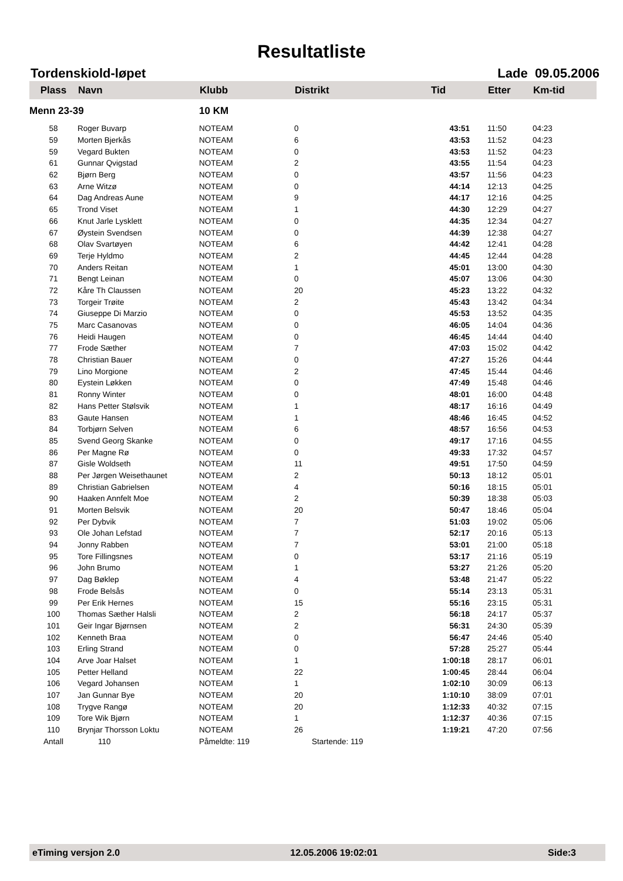Resultatliste
Tordenskiold-løpet Lade 09.05.2006
| Plass | Navn | Klubb | Distrikt | Tid | Etter | Km-tid |
| --- | --- | --- | --- | --- | --- | --- |
| Menn 23-39 | | 10 KM | | | | |
| 58 | Roger Buvarp | NOTEAM | 0 | 43:51 | 11:50 | 04:23 |
| 59 | Morten Bjerkås | NOTEAM | 6 | 43:53 | 11:52 | 04:23 |
| 59 | Vegard Bukten | NOTEAM | 0 | 43:53 | 11:52 | 04:23 |
| 61 | Gunnar Qvigstad | NOTEAM | 2 | 43:55 | 11:54 | 04:23 |
| 62 | Bjørn Berg | NOTEAM | 0 | 43:57 | 11:56 | 04:23 |
| 63 | Arne Witzø | NOTEAM | 0 | 44:14 | 12:13 | 04:25 |
| 64 | Dag Andreas Aune | NOTEAM | 9 | 44:17 | 12:16 | 04:25 |
| 65 | Trond Viset | NOTEAM | 1 | 44:30 | 12:29 | 04:27 |
| 66 | Knut Jarle Lysklett | NOTEAM | 0 | 44:35 | 12:34 | 04:27 |
| 67 | Øystein Svendsen | NOTEAM | 0 | 44:39 | 12:38 | 04:27 |
| 68 | Olav Svartøyen | NOTEAM | 6 | 44:42 | 12:41 | 04:28 |
| 69 | Terje Hyldmo | NOTEAM | 2 | 44:45 | 12:44 | 04:28 |
| 70 | Anders Reitan | NOTEAM | 1 | 45:01 | 13:00 | 04:30 |
| 71 | Bengt Leinan | NOTEAM | 0 | 45:07 | 13:06 | 04:30 |
| 72 | Kåre Th Claussen | NOTEAM | 20 | 45:23 | 13:22 | 04:32 |
| 73 | Torgeir Trøite | NOTEAM | 2 | 45:43 | 13:42 | 04:34 |
| 74 | Giuseppe Di Marzio | NOTEAM | 0 | 45:53 | 13:52 | 04:35 |
| 75 | Marc Casanovas | NOTEAM | 0 | 46:05 | 14:04 | 04:36 |
| 76 | Heidi Haugen | NOTEAM | 0 | 46:45 | 14:44 | 04:40 |
| 77 | Frode Sæther | NOTEAM | 7 | 47:03 | 15:02 | 04:42 |
| 78 | Christian Bauer | NOTEAM | 0 | 47:27 | 15:26 | 04:44 |
| 79 | Lino Morgione | NOTEAM | 2 | 47:45 | 15:44 | 04:46 |
| 80 | Eystein Løkken | NOTEAM | 0 | 47:49 | 15:48 | 04:46 |
| 81 | Ronny Winter | NOTEAM | 0 | 48:01 | 16:00 | 04:48 |
| 82 | Hans Petter Stølsvik | NOTEAM | 1 | 48:17 | 16:16 | 04:49 |
| 83 | Gaute Hansen | NOTEAM | 1 | 48:46 | 16:45 | 04:52 |
| 84 | Torbjørn Selven | NOTEAM | 6 | 48:57 | 16:56 | 04:53 |
| 85 | Svend Georg Skanke | NOTEAM | 0 | 49:17 | 17:16 | 04:55 |
| 86 | Per Magne Rø | NOTEAM | 0 | 49:33 | 17:32 | 04:57 |
| 87 | Gisle Woldseth | NOTEAM | 11 | 49:51 | 17:50 | 04:59 |
| 88 | Per Jørgen Weisethaunet | NOTEAM | 2 | 50:13 | 18:12 | 05:01 |
| 89 | Christian Gabrielsen | NOTEAM | 4 | 50:16 | 18:15 | 05:01 |
| 90 | Haaken Annfelt Moe | NOTEAM | 2 | 50:39 | 18:38 | 05:03 |
| 91 | Morten Belsvik | NOTEAM | 20 | 50:47 | 18:46 | 05:04 |
| 92 | Per Dybvik | NOTEAM | 7 | 51:03 | 19:02 | 05:06 |
| 93 | Ole Johan Lefstad | NOTEAM | 7 | 52:17 | 20:16 | 05:13 |
| 94 | Jonny Rabben | NOTEAM | 7 | 53:01 | 21:00 | 05:18 |
| 95 | Tore Fillingsnes | NOTEAM | 0 | 53:17 | 21:16 | 05:19 |
| 96 | John Brumo | NOTEAM | 1 | 53:27 | 21:26 | 05:20 |
| 97 | Dag Bøklep | NOTEAM | 4 | 53:48 | 21:47 | 05:22 |
| 98 | Frode Belsås | NOTEAM | 0 | 55:14 | 23:13 | 05:31 |
| 99 | Per Erik Hernes | NOTEAM | 15 | 55:16 | 23:15 | 05:31 |
| 100 | Thomas Sæther Halsli | NOTEAM | 2 | 56:18 | 24:17 | 05:37 |
| 101 | Geir Ingar Bjørnsen | NOTEAM | 2 | 56:31 | 24:30 | 05:39 |
| 102 | Kenneth Braa | NOTEAM | 0 | 56:47 | 24:46 | 05:40 |
| 103 | Erling Strand | NOTEAM | 0 | 57:28 | 25:27 | 05:44 |
| 104 | Arve Joar Halset | NOTEAM | 1 | 1:00:18 | 28:17 | 06:01 |
| 105 | Petter Helland | NOTEAM | 22 | 1:00:45 | 28:44 | 06:04 |
| 106 | Vegard Johansen | NOTEAM | 1 | 1:02:10 | 30:09 | 06:13 |
| 107 | Jan Gunnar Bye | NOTEAM | 20 | 1:10:10 | 38:09 | 07:01 |
| 108 | Trygve Rangø | NOTEAM | 20 | 1:12:33 | 40:32 | 07:15 |
| 109 | Tore Wik Bjørn | NOTEAM | 1 | 1:12:37 | 40:36 | 07:15 |
| 110 | Brynjar Thorsson Loktu | NOTEAM | 26 | 1:19:21 | 47:20 | 07:56 |
| Antall | 110 | Påmeldte: 119 | Startende: 119 | | | |
eTiming versjon 2.0 12.05.2006 19:02:01 Side:3